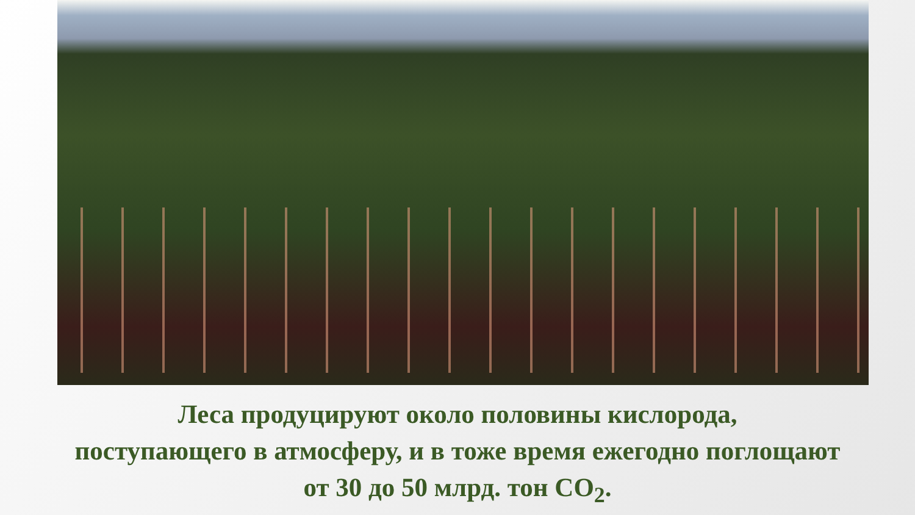Леса продуцируют около половины кислорода,
поступающего в атмосферу, и в тоже время ежегодно поглощают
от 30 до 50 млрд. тон СО<sub>2</sub>.